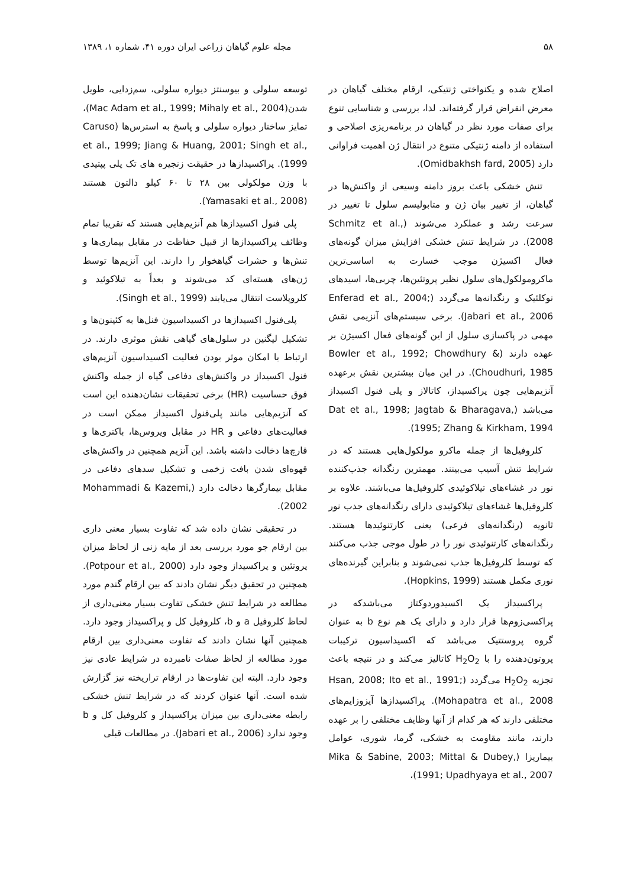۵۸ مجله علوم گیاهان زراعی ایران دوره ۴۱، شماره ۱، ۱۳۸۹
اصلاح شده و یکنواختی ژنتیکی، ارقام مختلف گیاهان در معرض انقراض قرار گرفته‌اند. لذا، بررسی و شناسایی تنوع برای صفات مورد نظر در گیاهان در برنامه‌ریزی اصلاحی و استفاده از دامنه ژنتیکی متنوع در انتقال ژن اهمیت فراوانی دارد (Omidbakhsh fard, 2005).
تنش خشکی باعث بروز دامنه وسیعی از واکنش‌ها در گیاهان، از تغییر بیان ژن و متابولیسم سلول تا تغییر در سرعت رشد و عملکرد می‌شوند (Schmitz et al., 2008). در شرایط تنش خشکی افزایش میزان گونه‌های فعال اکسیژن موجب خسارت به اساسی‌ترین ماکرومولکول‌های سلول نظیر پروتئین‌ها، چربی‌ها، اسیدهای نوکلئیک و رنگدانه‌ها می‌گردد (Enferad et al., 2004; Jabari et al., 2006). برخی سیستم‌های آنزیمی نقش مهمی در پاکسازی سلول از این گونه‌های فعال اکسیژن بر عهده دارند (Bowler et al., 1992; Chowdhury & Choudhuri, 1985). در این میان بیشترین نقش برعهده آنزیم‌هایی چون پراکسیداز، کاتالاز و پلی فنول اکسیداز می‌باشد (Dat et al., 1998; Jagtab & Bharagava, 1995; Zhang & Kirkham, 1994).
کلروفیل‌ها از جمله ماکرو مولکول‌هایی هستند که در شرایط تنش آسیب می‌بینند. مهمترین رنگدانه جذب‌کننده نور در غشاءهای تیلاکوئیدی کلروفیل‌ها می‌باشند. علاوه بر کلروفیل‌ها غشاءهای تیلاکوئیدی دارای رنگدانه‌های جذب نور ثانویه (رنگدانه‌های فرعی) یعنی کارتنوئیدها هستند. رنگدانه‌های کارتنوئیدی نور را در طول موجی جذب می‌کنند که توسط کلروفیل‌ها جذب نمی‌شوند و بنابراین گیرنده‌های نوری مکمل هستند (Hopkins, 1999).
پراکسیداز یک اکسیدوردوکتاز می‌باشدکه در پراکسی‌زوم‌ها قرار دارد و دارای یک هم نوع b به عنوان گروه پروستتیک می‌باشد که اکسیداسیون ترکیبات پروتون‌دهنده را با H<sub>2</sub>O<sub>2</sub> کاتالیز می‌کند و در نتیجه باعث تجزیه H<sub>2</sub>O<sub>2</sub> می‌گردد (Hsan, 2008; Ito et al., 1991; Mohapatra et al., 2008). پراکسیدازها آیزوزایم‌های مختلفی دارند که هر کدام از آنها وظایف مختلفی را بر عهده دارند، مانند مقاومت به خشکی، گرما، شوری، عوامل بیماریزا (Mika & Sabine, 2003; Mittal & Dubey, 1991; Upadhyaya et al., 2007)،
توسعه سلولی و بیوسنتز دیواره سلولی، سم‌زدایی، طویل شدن(Mac Adam et al., 1999; Mihaly et al., 2004)، تمایز ساختار دیواره سلولی و پاسخ به استرس‌ها (Caruso et al., 1999; Jiang & Huang, 2001; Singh et al., 1999). پراکسیدازها در حقیقت زنجیره های تک پلی پپتیدی با وزن مولکولی بین ۲۸ تا ۶۰ کیلو دالتون هستند (Yamasaki et al., 2008).
پلی فنول اکسیدازها هم آنزیم‌هایی هستند که تقریبا تمام وظائف پراکسیدازها از قبیل حفاظت در مقابل بیماری‌ها و تنش‌ها و حشرات گیاهخوار را دارند. این آنزیم‌ها توسط ژن‌های هسته‌ای کد می‌شوند و بعداً به تیلاکوئید و کلروپلاست انتقال می‌یابند (Singh et al., 1999).
پلی‌فنول اکسیدازها در اکسیداسیون فنل‌ها به کئینون‌ها و تشکیل لیگنین در سلول‌های گیاهی نقش موثری دارند. در ارتباط با امکان موثر بودن فعالیت اکسیداسیون آنزیم‌های فنول اکسیداز در واکنش‌های دفاعی گیاه از جمله واکنش فوق حساسیت (HR) برخی تحقیقات نشان‌دهنده این است که آنزیم‌هایی مانند پلی‌فنول اکسیداز ممکن است در فعالیت‌های دفاعی و HR در مقابل ویروس‌ها، باکتری‌ها و قارچ‌ها دخالت داشته باشد. این آنزیم همچنین در واکنش‌های قهوه‌ای شدن بافت زخمی و تشکیل سدهای دفاعی در مقابل بیمارگرها دخالت دارد (Mohammadi & Kazemi, 2002).
در تحقیقی نشان داده شد که تفاوت بسیار معنی داری بین ارقام جو مورد بررسی بعد از مایه زنی از لحاظ میزان پروتئین و پراکسیداز وجود دارد (Potpour et al., 2000). همچنین در تحقیق دیگر نشان دادند که بین ارقام گندم مورد مطالعه در شرایط تنش خشکی تفاوت بسیار معنی‌داری از لحاظ کلروفیل a و b، کلروفیل کل و پراکسیداز وجود دارد. همچنین آنها نشان دادند که تفاوت معنی‌داری بین ارقام مورد مطالعه از لحاظ صفات نامبرده در شرایط عادی نیز وجود دارد. البته این تفاوت‌ها در ارقام تراریخته نیز گزارش شده است. آنها عنوان کردند که در شرایط تنش خشکی رابطه معنی‌داری بین میزان پراکسیداز و کلروفیل کل و b وجود ندارد (Jabari et al., 2006). در مطالعات قبلی